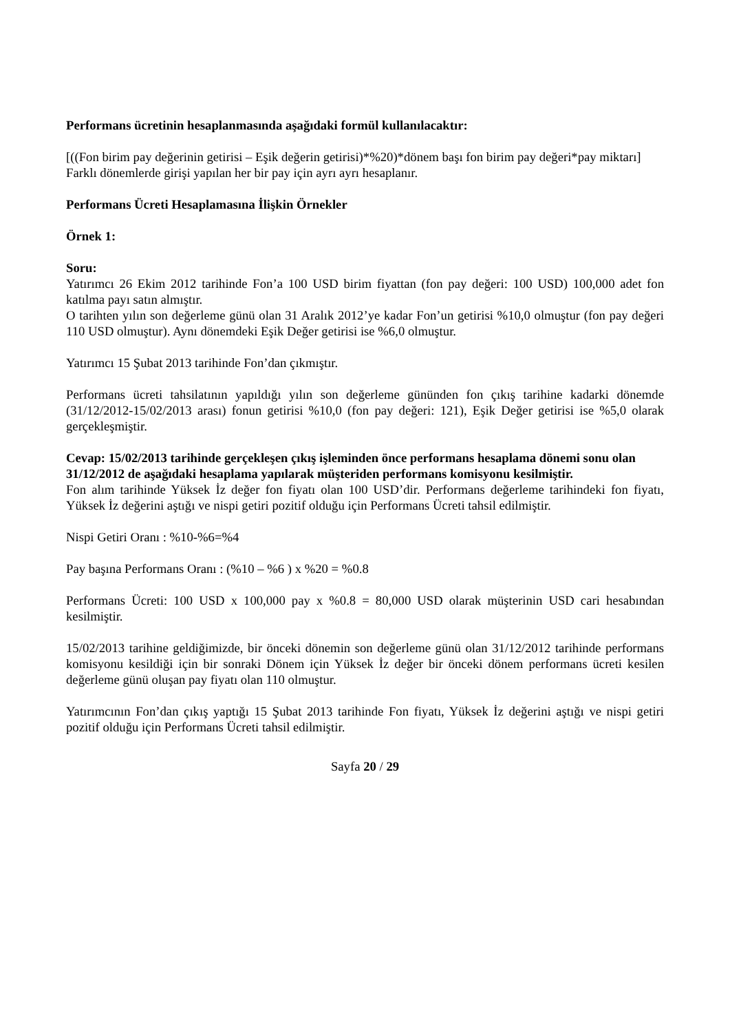Performans ücretinin hesaplanmasında aşağıdaki formül kullanılacaktır:
[((Fon birim pay değerinin getirisi – Eşik değerin getirisi)*%20)*dönem başı fon birim pay değeri*pay miktarı]
Farklı dönemlerde girişi yapılan her bir pay için ayrı ayrı hesaplanır.
Performans Ücreti Hesaplamasına İlişkin Örnekler
Örnek 1:
Soru:
Yatırımcı 26 Ekim 2012 tarihinde Fon’a 100 USD birim fiyattan (fon pay değeri: 100 USD) 100,000 adet fon katılma payı satın almıştır.
O tarihten yılın son değerleme günü olan 31 Aralık 2012’ye kadar Fon’un getirisi %10,0 olmuştur (fon pay değeri 110 USD olmuştur). Aynı dönemdeki Eşik Değer getirisi ise %6,0 olmuştur.
Yatırımcı 15 Şubat 2013 tarihinde Fon’dan çıkmıştır.
Performans ücreti tahsilatının yapıldığı yılın son değerleme gününden fon çıkış tarihine kadarki dönemde (31/12/2012-15/02/2013 arası) fonun getirisi %10,0 (fon pay değeri: 121), Eşik Değer getirisi ise %5,0 olarak gerçekleşmiştir.
Cevap: 15/02/2013 tarihinde gerçekleşen çıkış işleminden önce performans hesaplama dönemi sonu olan
31/12/2012 de aşağıdaki hesaplama yapılarak müşteriden performans komisyonu kesilmiştir.
Fon alım tarihinde Yüksek İz değer fon fiyatı olan 100 USD’dir. Performans değerleme tarihindeki fon fiyatı, Yüksek İz değerini aştığı ve nispi getiri pozitif olduğu için Performans Ücreti tahsil edilmiştir.
Nispi Getiri Oranı : %10-%6=%4
Pay başına Performans Oranı : (%10 – %6 ) x %20 = %0.8
Performans Ücreti: 100 USD x 100,000 pay x %0.8 = 80,000 USD olarak müşterinin USD cari hesabından kesilmiştir.
15/02/2013 tarihine geldiğimizde, bir önceki dönemin son değerleme günü olan 31/12/2012 tarihinde performans komisyonu kesildiği için bir sonraki Dönem için Yüksek İz değer bir önceki dönem performans ücreti kesilen değerleme günü oluşan pay fiyatı olan 110 olmuştur.
Yatırımcının Fon’dan çıkış yaptığı 15 Şubat 2013 tarihinde Fon fiyatı, Yüksek İz değerini aştığı ve nispi getiri pozitif olduğu için Performans Ücreti tahsil edilmiştir.
Sayfa 20 / 29